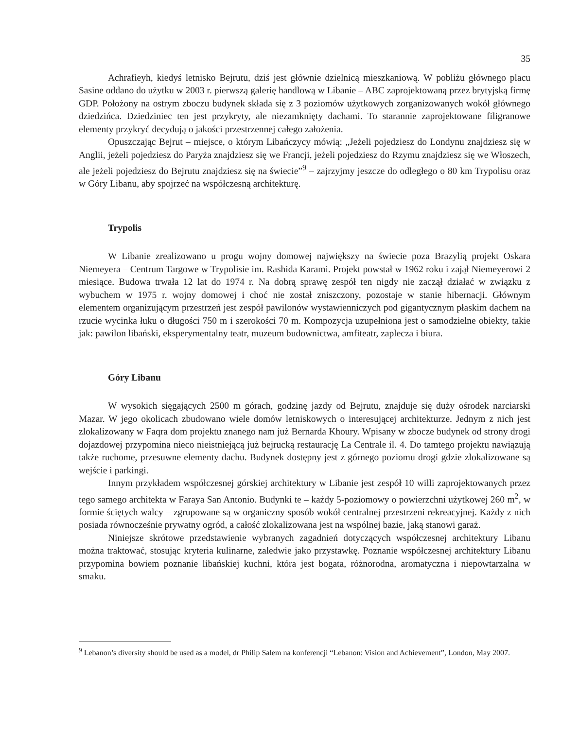35
Achrafieyh, kiedyś letnisko Bejrutu, dziś jest głównie dzielnicą mieszkaniową. W pobliżu głównego placu Sasine oddano do użytku w 2003 r. pierwszą galerię handlową w Libanie – ABC zaprojektowaną przez brytyjską firmę GDP. Położony na ostrym zboczu budynek składa się z 3 poziomów użytkowych zorganizowanych wokół głównego dziedzińca. Dziedziniec ten jest przykryty, ale niezamknięty dachami. To starannie zaprojektowane filigranowe elementy przykryć decydują o jakości przestrzennej całego założenia.
Opuszczając Bejrut – miejsce, o którym Libańczycy mówią: „Jeżeli pojedziesz do Londynu znajdziesz się w Anglii, jeżeli pojedziesz do Paryża znajdziesz się we Francji, jeżeli pojedziesz do Rzymu znajdziesz się we Włoszech, ale jeżeli pojedziesz do Bejrutu znajdziesz się na świecie”<sup>9</sup> – zajrzyjmy jeszcze do odległego o 80 km Trypolisu oraz w Góry Libanu, aby spojrzeć na współczesną architekturę.
Trypolis
W Libanie zrealizowano u progu wojny domowej największy na świecie poza Brazylią projekt Oskara Niemeyera – Centrum Targowe w Trypolisie im. Rashida Karami. Projekt powstał w 1962 roku i zajął Niemeyerowi 2 miesiące. Budowa trwała 12 lat do 1974 r. Na dobrą sprawę zespół ten nigdy nie zaczął działać w związku z wybuchem w 1975 r. wojny domowej i choć nie został zniszczony, pozostaje w stanie hibernacji. Głównym elementem organizującym przestrzeń jest zespół pawilonów wystawienniczych pod gigantycznym płaskim dachem na rzucie wycinka łuku o długości 750 m i szerokości 70 m. Kompozycja uzupełniona jest o samodzielne obiekty, takie jak: pawilon libański, eksperymentalny teatr, muzeum budownictwa, amfiteatr, zaplecza i biura.
Góry Libanu
W wysokich sięgających 2500 m górach, godzinę jazdy od Bejrutu, znajduje się duży ośrodek narciarski Mazar. W jego okolicach zbudowano wiele domów letniskowych o interesującej architekturze. Jednym z nich jest zlokalizowany w Faqra dom projektu znanego nam już Bernarda Khoury. Wpisany w zbocze budynek od strony drogi dojazdowej przypomina nieco nieistniejącą już bejrucką restaurację La Centrale il. 4. Do tamtego projektu nawiązują także ruchome, przesuwne elementy dachu. Budynek dostępny jest z górnego poziomu drogi gdzie zlokalizowane są wejście i parkingi.
Innym przykładem współczesnej górskiej architektury w Libanie jest zespół 10 willi zaprojektowanych przez tego samego architekta w Faraya San Antonio. Budynki te – każdy 5-poziomowy o powierzchni użytkowej 260 m<sup>2</sup>, w formie ściętych walcy – zgrupowane są w organiczny sposób wokół centralnej przestrzeni rekreacyjnej. Każdy z nich posiada równocześnie prywatny ogród, a całość zlokalizowana jest na wspólnej bazie, jaką stanowi garaż.
Niniejsze skrótowe przedstawienie wybranych zagadnień dotyczących współczesnej architektury Libanu można traktować, stosując kryteria kulinarne, zaledwie jako przystawkę. Poznanie współczesnej architektury Libanu przypomina bowiem poznanie libańskiej kuchni, która jest bogata, różnorodna, aromatyczna i niepowtarzalna w smaku.
<sup>9</sup> Lebanon’s diversity should be used as a model, dr Philip Salem na konferencji “Lebanon: Vision and Achievement”, London, May 2007.